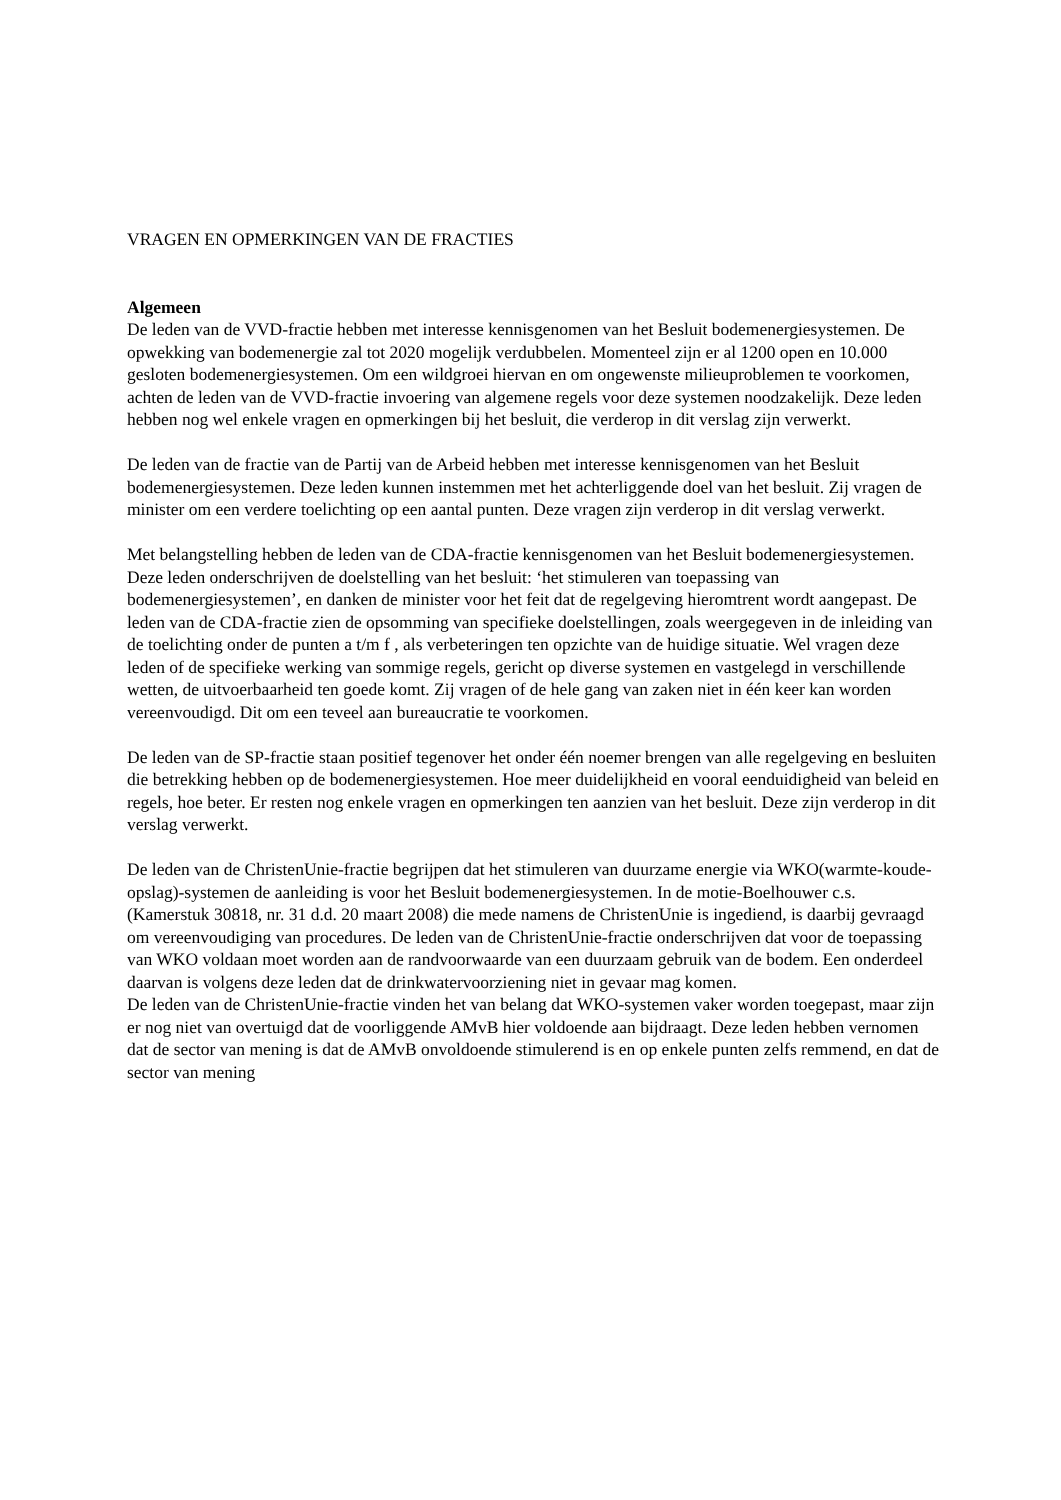VRAGEN EN OPMERKINGEN VAN DE FRACTIES
Algemeen
De leden van de VVD-fractie hebben met interesse kennisgenomen van het Besluit bodemenergiesystemen. De opwekking van bodemenergie zal tot 2020 mogelijk verdubbelen. Momenteel zijn er al 1200 open en 10.000 gesloten bodemenergiesystemen. Om een wildgroei hiervan en om ongewenste milieuproblemen te voorkomen, achten de leden van de VVD-fractie invoering van algemene regels voor deze systemen noodzakelijk. Deze leden hebben nog wel enkele vragen en opmerkingen bij het besluit, die verderop in dit verslag zijn verwerkt.
De leden van de fractie van de Partij van de Arbeid hebben met interesse kennisgenomen van het Besluit bodemenergiesystemen. Deze leden kunnen instemmen met het achterliggende doel van het besluit. Zij vragen de minister om een verdere toelichting op een aantal punten. Deze vragen zijn verderop in dit verslag verwerkt.
Met belangstelling hebben de leden van de CDA-fractie kennisgenomen van het Besluit bodemenergiesystemen. Deze leden onderschrijven de doelstelling van het besluit: ‘het stimuleren van toepassing van bodemenergiesystemen’, en danken de minister voor het feit dat de regelgeving hieromtrent wordt aangepast. De leden van de CDA-fractie zien de opsomming van specifieke doelstellingen, zoals weergegeven in de inleiding van de toelichting onder de punten a t/m f , als verbeteringen ten opzichte van de huidige situatie. Wel vragen deze leden of de specifieke werking van sommige regels, gericht op diverse systemen en vastgelegd in verschillende wetten, de uitvoerbaarheid ten goede komt. Zij vragen of de hele gang van zaken niet in één keer kan worden vereenvoudigd. Dit om een teveel aan bureaucratie te voorkomen.
De leden van de SP-fractie staan positief tegenover het onder één noemer brengen van alle regelgeving en besluiten die betrekking hebben op de bodemenergiesystemen. Hoe meer duidelijkheid en vooral eenduidigheid van beleid en regels, hoe beter. Er resten nog enkele vragen en opmerkingen ten aanzien van het besluit. Deze zijn verderop in dit verslag verwerkt.
De leden van de ChristenUnie-fractie begrijpen dat het stimuleren van duurzame energie via WKO(warmte-koude-opslag)-systemen de aanleiding is voor het Besluit bodemenergiesystemen. In de motie-Boelhouwer c.s. (Kamerstuk 30818, nr. 31 d.d. 20 maart 2008) die mede namens de ChristenUnie is ingediend, is daarbij gevraagd om vereenvoudiging van procedures. De leden van de ChristenUnie-fractie onderschrijven dat voor de toepassing van WKO voldaan moet worden aan de randvoorwaarde van een duurzaam gebruik van de bodem. Een onderdeel daarvan is volgens deze leden dat de drinkwatervoorziening niet in gevaar mag komen.
De leden van de ChristenUnie-fractie vinden het van belang dat WKO-systemen vaker worden toegepast, maar zijn er nog niet van overtuigd dat de voorliggende AMvB hier voldoende aan bijdraagt. Deze leden hebben vernomen dat de sector van mening is dat de AMvB onvoldoende stimulerend is en op enkele punten zelfs remmend, en dat de sector van mening